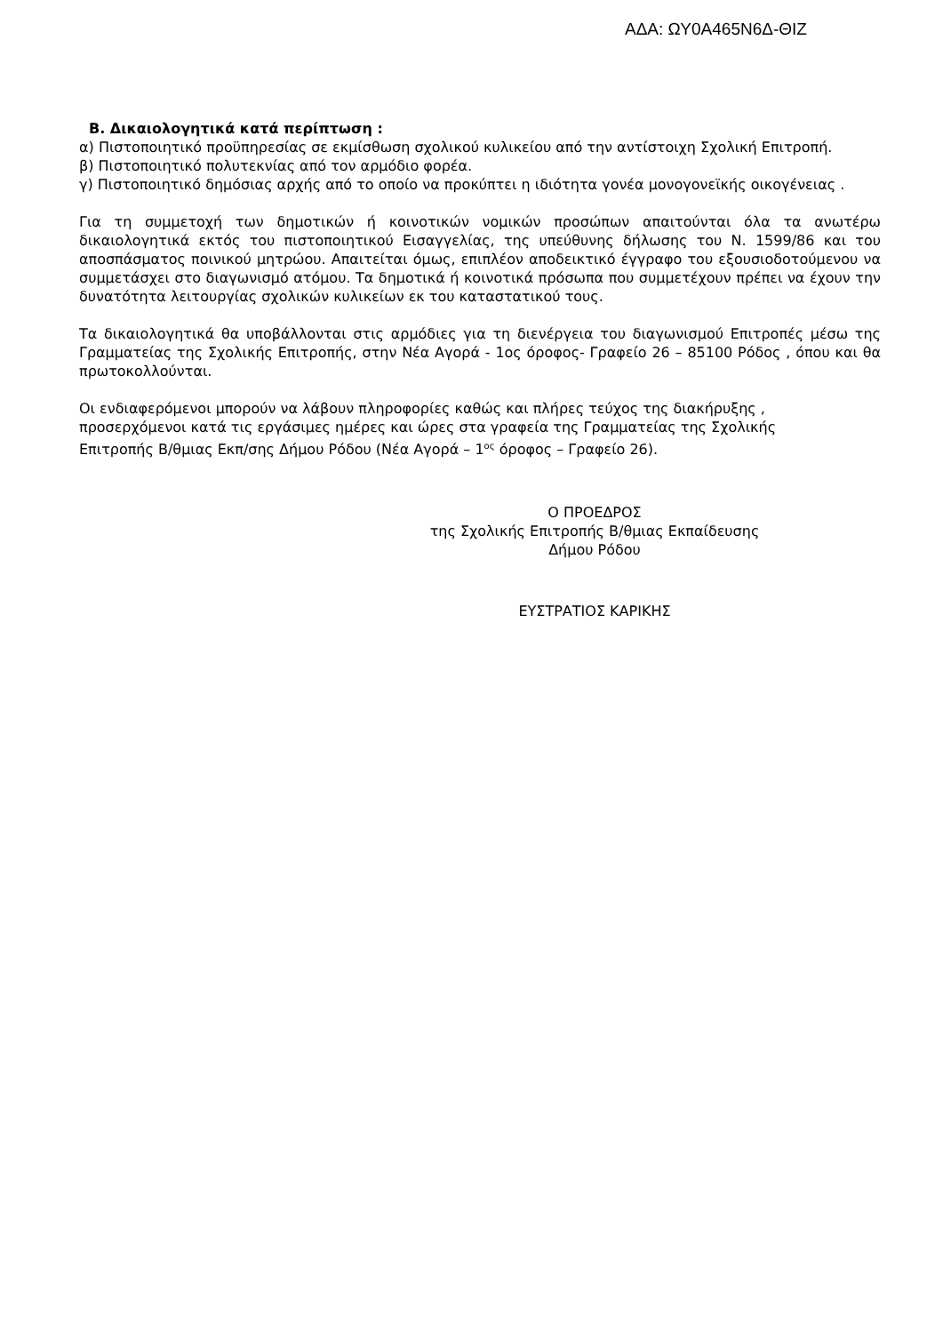ΑΔΑ: ΩΥ0Α465Ν6Δ-ΘΙΖ
Β. Δικαιολογητικά κατά περίπτωση :
α) Πιστοποιητικό προϋπηρεσίας σε εκμίσθωση σχολικού κυλικείου από την αντίστοιχη Σχολική Επιτροπή.
β) Πιστοποιητικό πολυτεκνίας από τον αρμόδιο φορέα.
γ) Πιστοποιητικό δημόσιας αρχής από το οποίο να προκύπτει η ιδιότητα γονέα μονογονεϊκής οικογένειας .
Για τη συμμετοχή των δημοτικών ή κοινοτικών νομικών προσώπων απαιτούνται όλα τα ανωτέρω δικαιολογητικά εκτός του πιστοποιητικού Εισαγγελίας, της υπεύθυνης δήλωσης του Ν. 1599/86 και του αποσπάσματος ποινικού μητρώου. Απαιτείται όμως, επιπλέον αποδεικτικό έγγραφο του εξουσιοδοτούμενου να συμμετάσχει στο διαγωνισμό ατόμου. Τα δημοτικά ή κοινοτικά πρόσωπα που συμμετέχουν πρέπει να έχουν την δυνατότητα λειτουργίας σχολικών κυλικείων εκ του καταστατικού τους.
Τα δικαιολογητικά θα υποβάλλονται στις αρμόδιες για τη διενέργεια του διαγωνισμού Επιτροπές μέσω της Γραμματείας της Σχολικής Επιτροπής, στην Νέα Αγορά - 1ος όροφος- Γραφείο 26 – 85100 Ρόδος , όπου και θα πρωτοκολλούνται.
Οι ενδιαφερόμενοι μπορούν να λάβουν πληροφορίες καθώς και πλήρες τεύχος της διακήρυξης , προσερχόμενοι κατά τις εργάσιμες ημέρες και ώρες στα γραφεία της Γραμματείας της Σχολικής Επιτροπής Β/θμιας Εκπ/σης Δήμου Ρόδου (Νέα Αγορά – 1<sup>ος</sup> όροφος – Γραφείο 26).
Ο ΠΡΟΕΔΡΟΣ
της Σχολικής Επιτροπής Β/θμιας Εκπαίδευσης
Δήμου Ρόδου
ΕΥΣΤΡΑΤΙΟΣ ΚΑΡΙΚΗΣ